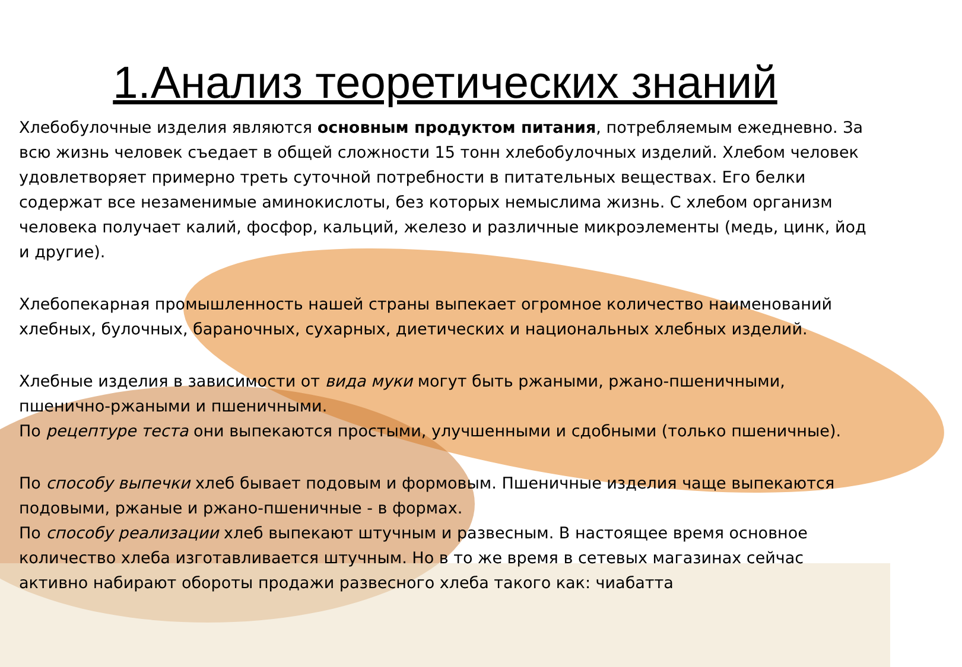1.Анализ теоретических знаний
Хлебобулочные изделия являются основным продуктом питания, потребляемым ежедневно. За всю жизнь человек съедает в общей сложности 15 тонн хлебобулочных изделий. Хлебом человек удовлетворяет примерно треть суточной потребности в питательных веществах. Его белки содержат все незаменимые аминокислоты, без которых немыслима жизнь. С хлебом организм человека получает калий, фосфор, кальций, железо и различные микроэлементы (медь, цинк, йод и другие).
Хлебопекарная промышленность нашей страны выпекает огромное количество наименований хлебных, булочных, бараночных, сухарных, диетических и национальных хлебных изделий.
Хлебные изделия в зависимости от вида муки могут быть ржаными, ржано-пшеничными, пшенично-ржаными и пшеничными.
По рецептуре теста они выпекаются простыми, улучшенными и сдобными (только пшеничные).
По способу выпечки хлеб бывает подовым и формовым. Пшеничные изделия чаще выпекаются подовыми, ржаные и ржано-пшеничные - в формах.
По способу реализации хлеб выпекают штучным и развесным. В настоящее время основное количество хлеба изготавливается штучным. Но в то же время в сетевых магазинах сейчас активно набирают обороты продажи развесного хлеба такого как: чиабатта